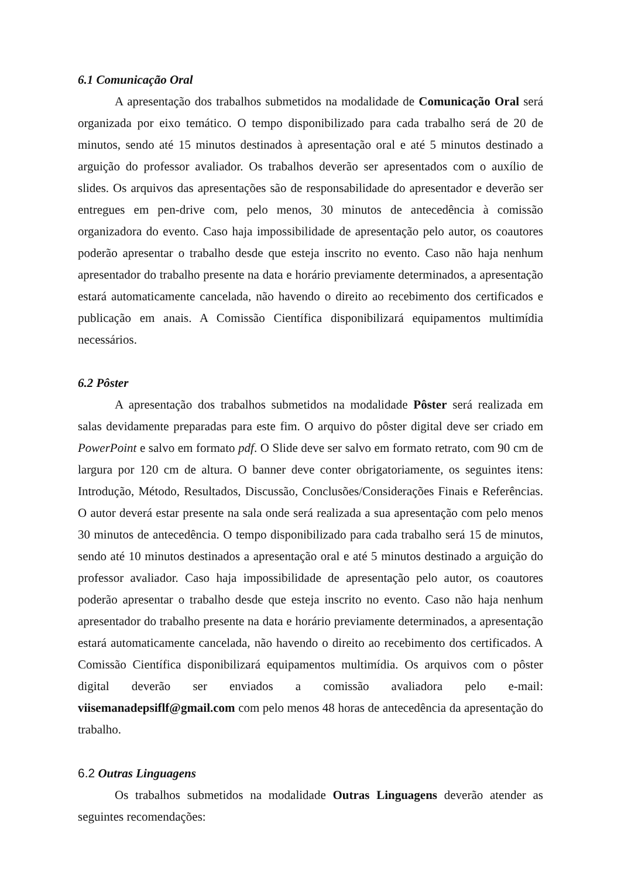6.1 Comunicação Oral
A apresentação dos trabalhos submetidos na modalidade de Comunicação Oral será organizada por eixo temático. O tempo disponibilizado para cada trabalho será de 20 de minutos, sendo até 15 minutos destinados à apresentação oral e até 5 minutos destinado a arguição do professor avaliador. Os trabalhos deverão ser apresentados com o auxílio de slides. Os arquivos das apresentações são de responsabilidade do apresentador e deverão ser entregues em pen-drive com, pelo menos, 30 minutos de antecedência à comissão organizadora do evento. Caso haja impossibilidade de apresentação pelo autor, os coautores poderão apresentar o trabalho desde que esteja inscrito no evento. Caso não haja nenhum apresentador do trabalho presente na data e horário previamente determinados, a apresentação estará automaticamente cancelada, não havendo o direito ao recebimento dos certificados e publicação em anais. A Comissão Científica disponibilizará equipamentos multimídia necessários.
6.2 Pôster
A apresentação dos trabalhos submetidos na modalidade Pôster será realizada em salas devidamente preparadas para este fim. O arquivo do pôster digital deve ser criado em PowerPoint e salvo em formato pdf. O Slide deve ser salvo em formato retrato, com 90 cm de largura por 120 cm de altura. O banner deve conter obrigatoriamente, os seguintes itens: Introdução, Método, Resultados, Discussão, Conclusões/Considerações Finais e Referências. O autor deverá estar presente na sala onde será realizada a sua apresentação com pelo menos 30 minutos de antecedência. O tempo disponibilizado para cada trabalho será 15 de minutos, sendo até 10 minutos destinados a apresentação oral e até 5 minutos destinado a arguição do professor avaliador. Caso haja impossibilidade de apresentação pelo autor, os coautores poderão apresentar o trabalho desde que esteja inscrito no evento. Caso não haja nenhum apresentador do trabalho presente na data e horário previamente determinados, a apresentação estará automaticamente cancelada, não havendo o direito ao recebimento dos certificados. A Comissão Científica disponibilizará equipamentos multimídia. Os arquivos com o pôster digital deverão ser enviados a comissão avaliadora pelo e-mail: viisemanadepsiflf@gmail.com com pelo menos 48 horas de antecedência da apresentação do trabalho.
6.2 Outras Linguagens
Os trabalhos submetidos na modalidade Outras Linguagens deverão atender as seguintes recomendações: